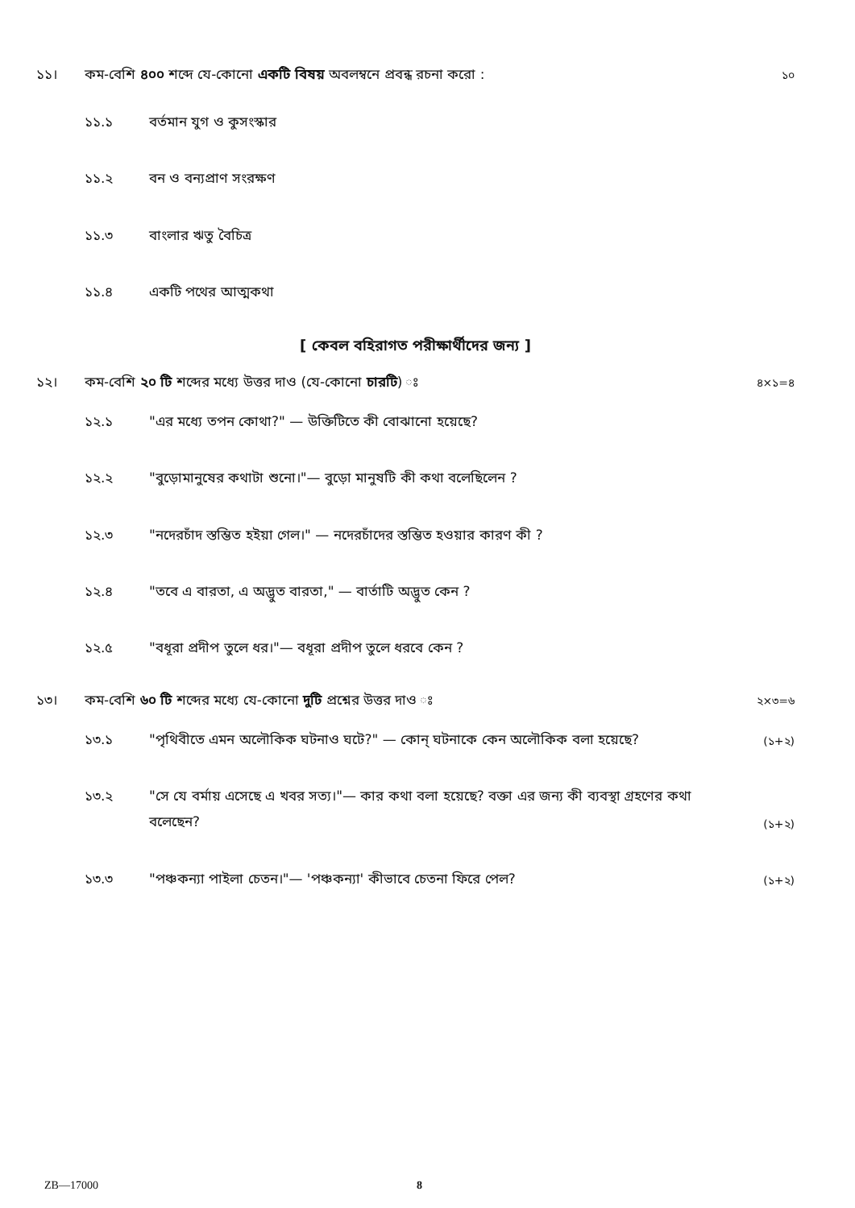১১। কম-বেশি ৪০০ শব্দে যে-কোনো একটি বিষয় অবলম্বনে প্রবন্ধ রচনা করো :
১০
১১.১ বর্তমান যুগ ও কুসংস্কার
১১.২ বন ও বন্যপ্রাণ সংরক্ষণ
১১.৩ বাংলার ঋতু বৈচিত্র
১১.৪ একটি পথের আত্মকথা
[ কেবল বহিরাগত পরীক্ষার্থীদের জন্য ]
১২। কম-বেশি ২০ টি শব্দের মধ্যে উত্তর দাও (যে-কোনো চারটি) ঃ
৪×১=৪
১২.১ "এর মধ্যে তপন কোথা?" — উক্তিটিতে কী বোঝানো হয়েছে?
১২.২ "বুড়োমানুষের কথাটা শুনো।"— বুড়ো মানুষটি কী কথা বলেছিলেন ?
১২.৩ "নদেরচাঁদ স্তম্ভিত হইয়া গেল।" — নদেরচাঁদের স্তম্ভিত হওয়ার কারণ কী ?
১২.৪ "তবে এ বারতা, এ অদ্ভুত বারতা," — বার্তাটি অদ্ভুত কেন ?
১২.৫ "বধূরা প্রদীপ তুলে ধর।"— বধূরা প্রদীপ তুলে ধরবে কেন ?
১৩। কম-বেশি ৬০ টি শব্দের মধ্যে যে-কোনো দুটি প্রশ্নের উত্তর দাও ঃ
২×৩=৬
১৩.১ "পৃথিবীতে এমন অলৌকিক ঘটনাও ঘটে?" — কোন্ ঘটনাকে কেন অলৌকিক বলা হয়েছে?
(১+২)
১৩.২ "সে যে বর্মায় এসেছে এ খবর সত্য।"— কার কথা বলা হয়েছে? বক্তা এর জন্য কী ব্যবস্থা গ্রহণের কথা বলেছেন?
(১+২)
১৩.৩ "পঞ্চকন্যা পাইলা চেতন।"— 'পঞ্চকন্যা' কীভাবে চেতনা ফিরে পেল?
(১+২)
ZB—17000 8